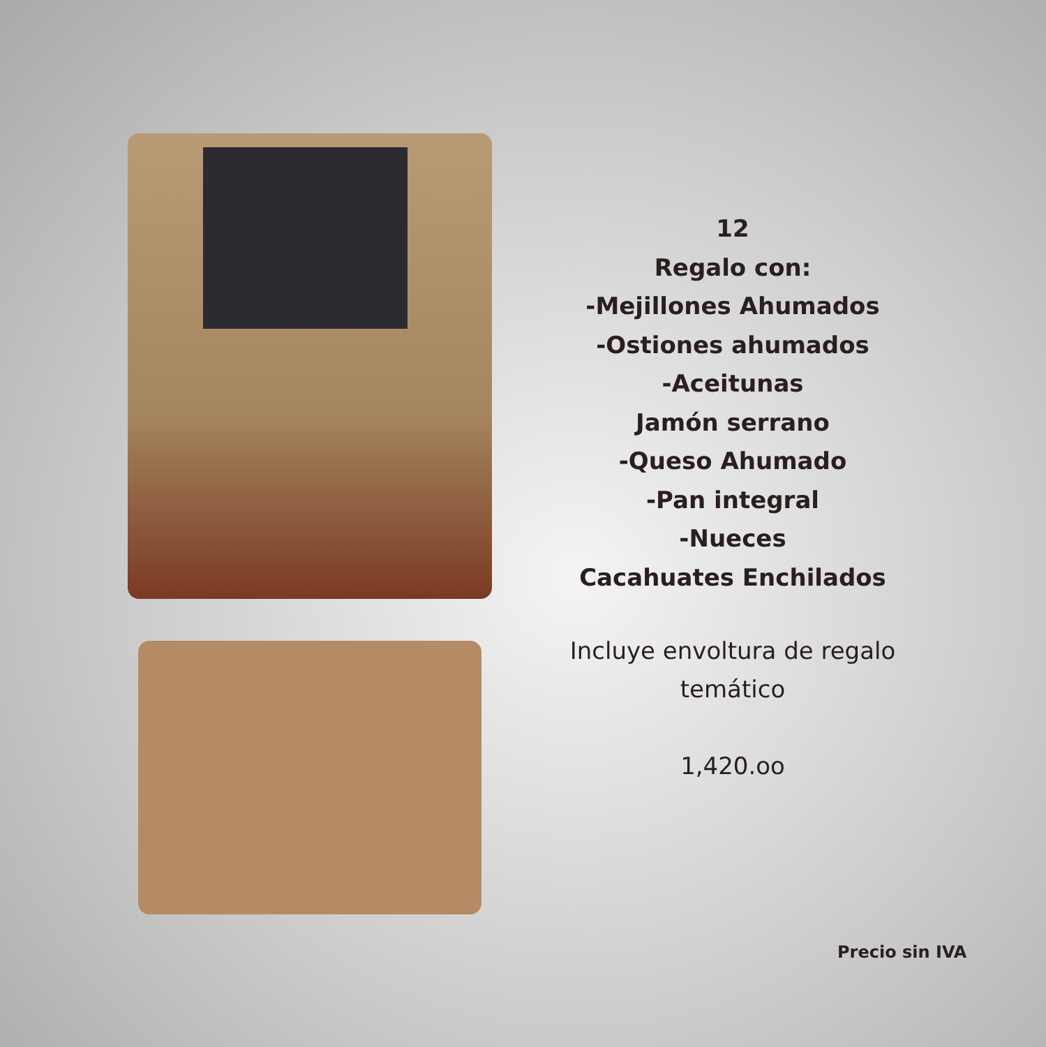12
Regalo con:
-Mejillones Ahumados
-Ostiones ahumados
-Aceitunas
Jamón serrano
-Queso Ahumado
-Pan integral
-Nueces
Cacahuates Enchilados
Incluye envoltura de regalo
temático
1,420.oo
Precio sin IVA